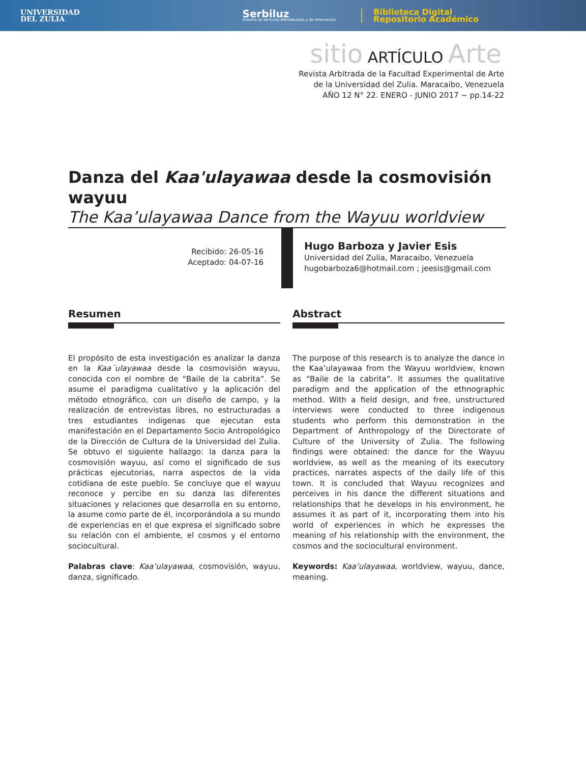UNIVERSIDAD
DEL ZULIA
Serbiluz
Sistema de Servicios Bibliotecarios y de Información
Biblioteca Digital
Repositorio Académico
sitio ARTÍCULO Arte
Revista Arbitrada de la Facultad Experimental de Arte
de la Universidad del Zulia. Maracaibo, Venezuela
AÑO 12 N° 22. ENERO - JUNIO 2017 ~ pp.14-22
Danza del Kaa'ulayawaa desde la cosmovisión wayuu
The Kaa’ulayawaa Dance from the Wayuu worldview
Recibido: 26-05-16
Aceptado: 04-07-16
Hugo Barboza y Javier Esis
Universidad del Zulia, Maracaibo, Venezuela
hugobarboza6@hotmail.com ; jeesis@gmail.com
Resumen
El propósito de esta investigación es analizar la danza en la Kaa´ulayawaa desde la cosmovisión wayuu, conocida con el nombre de “Baile de la cabrita”. Se asume el paradigma cualitativo y la aplicación del método etnográfico, con un diseño de campo, y la realización de entrevistas libres, no estructuradas a tres estudiantes indígenas que ejecutan esta manifestación en el Departamento Socio Antropológico de la Dirección de Cultura de la Universidad del Zulia. Se obtuvo el siguiente hallazgo: la danza para la cosmovisión wayuu, así como el significado de sus prácticas ejecutorias, narra aspectos de la vida cotidiana de este pueblo. Se concluye que el wayuu reconoce y percibe en su danza las diferentes situaciones y relaciones que desarrolla en su entorno, la asume como parte de él, incorporándola a su mundo de experiencias en el que expresa el significado sobre su relación con el ambiente, el cosmos y el entorno sociocultural.
Palabras clave: Kaa’ulayawaa, cosmovisión, wayuu, danza, significado.
Abstract
The purpose of this research is to analyze the dance in the Kaa’ulayawaa from the Wayuu worldview, known as “Baile de la cabrita”. It assumes the qualitative paradigm and the application of the ethnographic method. With a field design, and free, unstructured interviews were conducted to three indigenous students who perform this demonstration in the Department of Anthropology of the Directorate of Culture of the University of Zulia. The following findings were obtained: the dance for the Wayuu worldview, as well as the meaning of its executory practices, narrates aspects of the daily life of this town. It is concluded that Wayuu recognizes and perceives in his dance the different situations and relationships that he develops in his environment, he assumes it as part of it, incorporating them into his world of experiences in which he expresses the meaning of his relationship with the environment, the cosmos and the sociocultural environment.
Keywords: Kaa’ulayawaa, worldview, wayuu, dance, meaning.